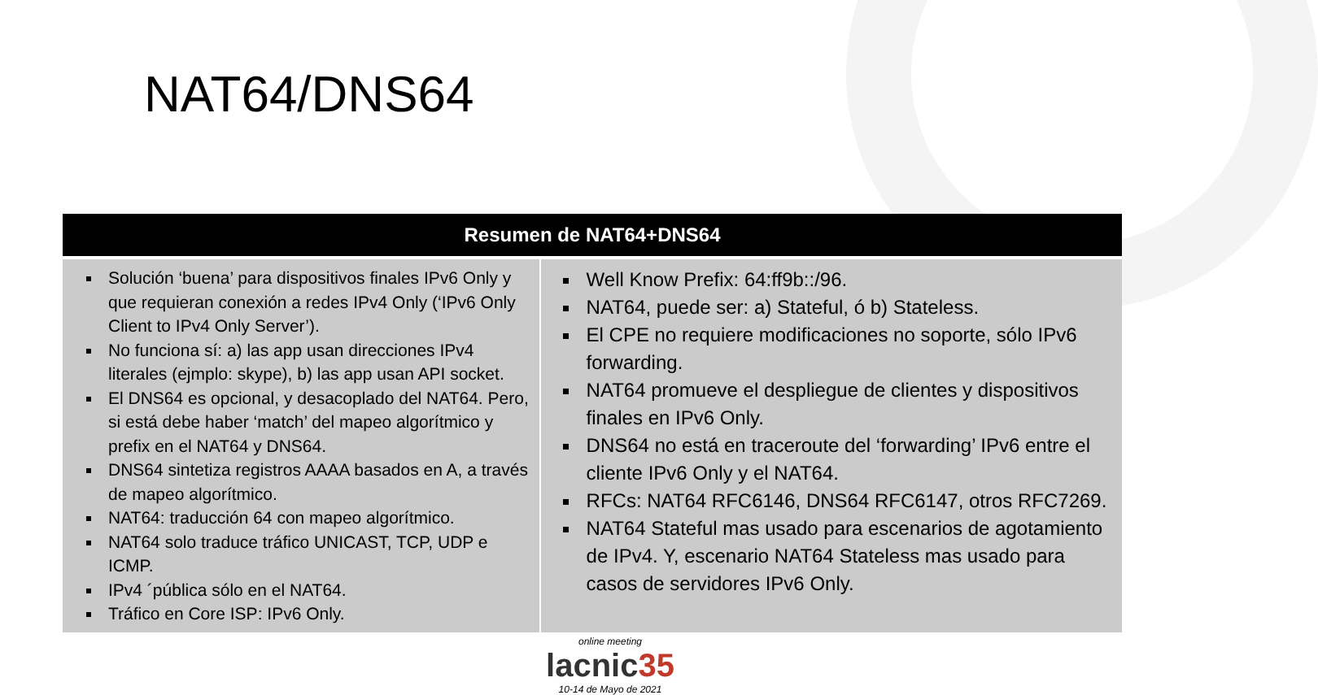NAT64/DNS64
| Resumen de NAT64+DNS64 | |
| --- | --- |
| Solución ‘buena’ para dispositivos finales IPv6 Only y que requieran conexión a redes IPv4 Only (‘IPv6 Only Client to IPv4 Only Server’). No funciona sí: a) las app usan direcciones IPv4 literales (ejmplo: skype), b) las app usan API socket. El DNS64 es opcional, y desacoplado del NAT64. Pero, si está debe haber ‘match’ del mapeo algorítmico y prefix en el NAT64 y DNS64. DNS64 sintetiza registros AAAA basados en A, a través de mapeo algorítmico. NAT64: traducción 64 con mapeo algorítmico. NAT64 solo traduce tráfico UNICAST, TCP, UDP e ICMP. IPv4 ´pública sólo en el NAT64. Tráfico en Core ISP: IPv6 Only. | Well Know Prefix: 64:ff9b::/96. NAT64, puede ser: a) Stateful, ó b) Stateless. El CPE no requiere modificaciones no soporte, sólo IPv6 forwarding. NAT64 promueve el despliegue de clientes y dispositivos finales en IPv6 Only. DNS64 no está en traceroute del ‘forwarding’ IPv6 entre el cliente IPv6 Only y el NAT64. RFCs: NAT64 RFC6146, DNS64 RFC6147, otros RFC7269. NAT64 Stateful mas usado para escenarios de agotamiento de IPv4. Y, escenario NAT64 Stateless mas usado para casos de servidores IPv6 Only. |
online meeting
lacnic 35
10-14 de Mayo de 2021